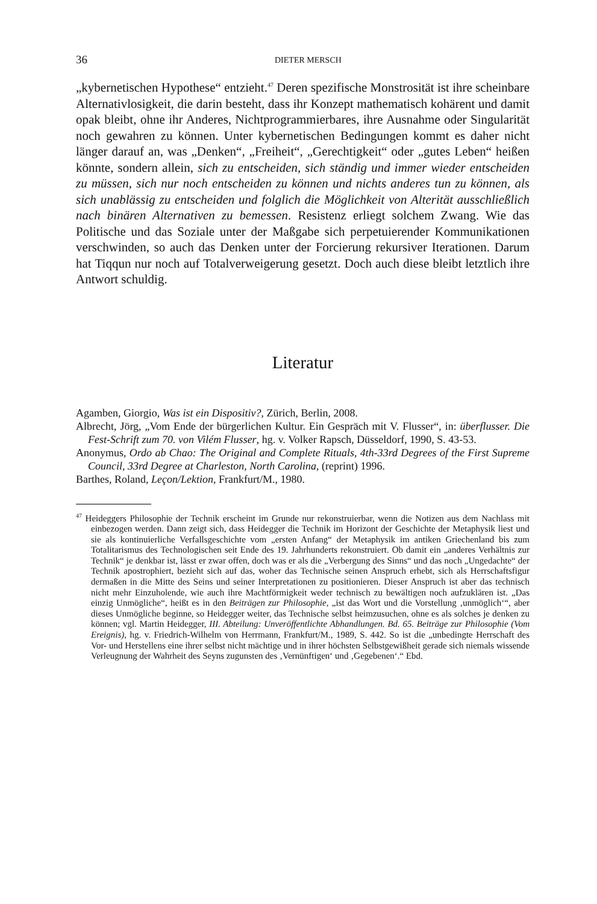36 DIETER MERSCH
„kybernetischen Hypothese“ entzieht.<sup>47</sup> Deren spezifische Monstrosität ist ihre scheinbare Alternativlosigkeit, die darin besteht, dass ihr Konzept mathematisch kohärent und damit opak bleibt, ohne ihr Anderes, Nichtprogrammierbares, ihre Ausnahme oder Singularität noch gewahren zu können. Unter kybernetischen Bedingungen kommt es daher nicht länger darauf an, was „Denken“, „Freiheit“, „Gerechtigkeit“ oder „gutes Leben“ heißen könnte, sondern allein, sich zu entscheiden, sich ständig und immer wieder entscheiden zu müssen, sich nur noch entscheiden zu können und nichts anderes tun zu können, als sich unablässig zu entscheiden und folglich die Möglichkeit von Alterität ausschließlich nach binären Alternativen zu bemessen. Resistenz erliegt solchem Zwang. Wie das Politische und das Soziale unter der Maßgabe sich perpetuierender Kommunikationen verschwinden, so auch das Denken unter der Forcierung rekursiver Iterationen. Darum hat Tiqqun nur noch auf Totalverweigerung gesetzt. Doch auch diese bleibt letztlich ihre Antwort schuldig.
Literatur
Agamben, Giorgio, Was ist ein Dispositiv?, Zürich, Berlin, 2008.
Albrecht, Jörg, „Vom Ende der bürgerlichen Kultur. Ein Gespräch mit V. Flusser“, in: überflusser. Die Fest-Schrift zum 70. von Vilém Flusser, hg. v. Volker Rapsch, Düsseldorf, 1990, S. 43-53.
Anonymus, Ordo ab Chao: The Original and Complete Rituals, 4th-33rd Degrees of the First Supreme Council, 33rd Degree at Charleston, North Carolina, (reprint) 1996.
Barthes, Roland, Leçon/Lektion, Frankfurt/M., 1980.
<sup>47</sup> Heideggers Philosophie der Technik erscheint im Grunde nur rekonstruierbar, wenn die Notizen aus dem Nachlass mit einbezogen werden. Dann zeigt sich, dass Heidegger die Technik im Horizont der Geschichte der Metaphysik liest und sie als kontinuierliche Verfallsgeschichte vom „ersten Anfang“ der Metaphysik im antiken Griechenland bis zum Totalitarismus des Technologischen seit Ende des 19. Jahrhunderts rekonstruiert. Ob damit ein „anderes Verhältnis zur Technik“ je denkbar ist, lässt er zwar offen, doch was er als die „Verbergung des Sinns“ und das noch „Ungedachte“ der Technik apostrophiert, bezieht sich auf das, woher das Technische seinen Anspruch erhebt, sich als Herrschaftsfigur dermaßen in die Mitte des Seins und seiner Interpretationen zu positionieren. Dieser Anspruch ist aber das technisch nicht mehr Einzuholende, wie auch ihre Machtförmigkeit weder technisch zu bewältigen noch aufzuklären ist. „Das einzig Unmögliche“, heißt es in den Beiträgen zur Philosophie, „ist das Wort und die Vorstellung ‚unmöglich‘“, aber dieses Unmögliche beginne, so Heidegger weiter, das Technische selbst heimzusuchen, ohne es als solches je denken zu können; vgl. Martin Heidegger, III. Abteilung: Unveröffentlichte Abhandlungen. Bd. 65. Beiträge zur Philosophie (Vom Ereignis), hg. v. Friedrich-Wilhelm von Herrmann, Frankfurt/M., 1989, S. 442. So ist die „unbedingte Herrschaft des Vor- und Herstellens eine ihrer selbst nicht mächtige und in ihrer höchsten Selbstgewißheit gerade sich niemals wissende Verleugnung der Wahrheit des Seyns zugunsten des ‚Vernünftigen‘ und ‚Gegebenen‘.“ Ebd.